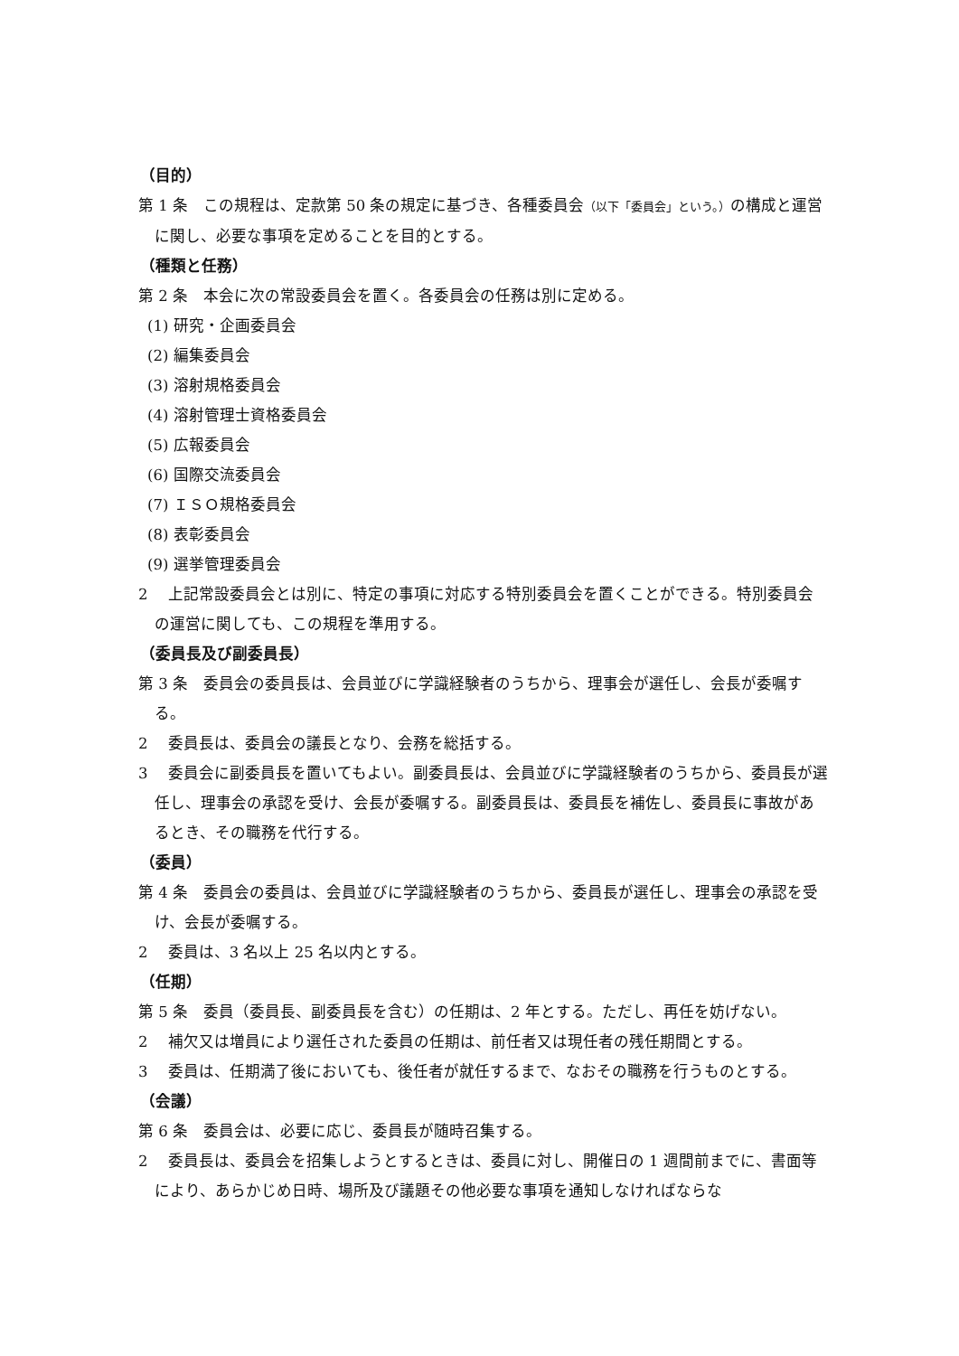（目的）
第 1 条　この規程は、定款第 50 条の規定に基づき、各種委員会（以下「委員会」という。）の構成と運営に関し、必要な事項を定めることを目的とする。
（種類と任務）
第 2 条　本会に次の常設委員会を置く。各委員会の任務は別に定める。
(1) 研究・企画委員会
(2) 編集委員会
(3) 溶射規格委員会
(4) 溶射管理士資格委員会
(5) 広報委員会
(6) 国際交流委員会
(7) ＩＳＯ規格委員会
(8) 表彰委員会
(9) 選挙管理委員会
2　 上記常設委員会とは別に、特定の事項に対応する特別委員会を置くことができる。特別委員会の運営に関しても、この規程を準用する。
（委員長及び副委員長）
第 3 条　委員会の委員長は、会員並びに学識経験者のうちから、理事会が選任し、会長が委嘱する。
2　 委員長は、委員会の議長となり、会務を総括する。
3　 委員会に副委員長を置いてもよい。副委員長は、会員並びに学識経験者のうちから、委員長が選任し、理事会の承認を受け、会長が委嘱する。副委員長は、委員長を補佐し、委員長に事故があるとき、その職務を代行する。
（委員）
第 4 条　委員会の委員は、会員並びに学識経験者のうちから、委員長が選任し、理事会の承認を受け、会長が委嘱する。
2　 委員は、3 名以上 25 名以内とする。
（任期）
第 5 条　委員（委員長、副委員長を含む）の任期は、2 年とする。ただし、再任を妨げない。
2　 補欠又は増員により選任された委員の任期は、前任者又は現任者の残任期間とする。
3　 委員は、任期満了後においても、後任者が就任するまで、なおその職務を行うものとする。
（会議）
第 6 条　委員会は、必要に応じ、委員長が随時召集する。
2　 委員長は、委員会を招集しようとするときは、委員に対し、開催日の 1 週間前までに、書面等により、あらかじめ日時、場所及び議題その他必要な事項を通知しなければならな